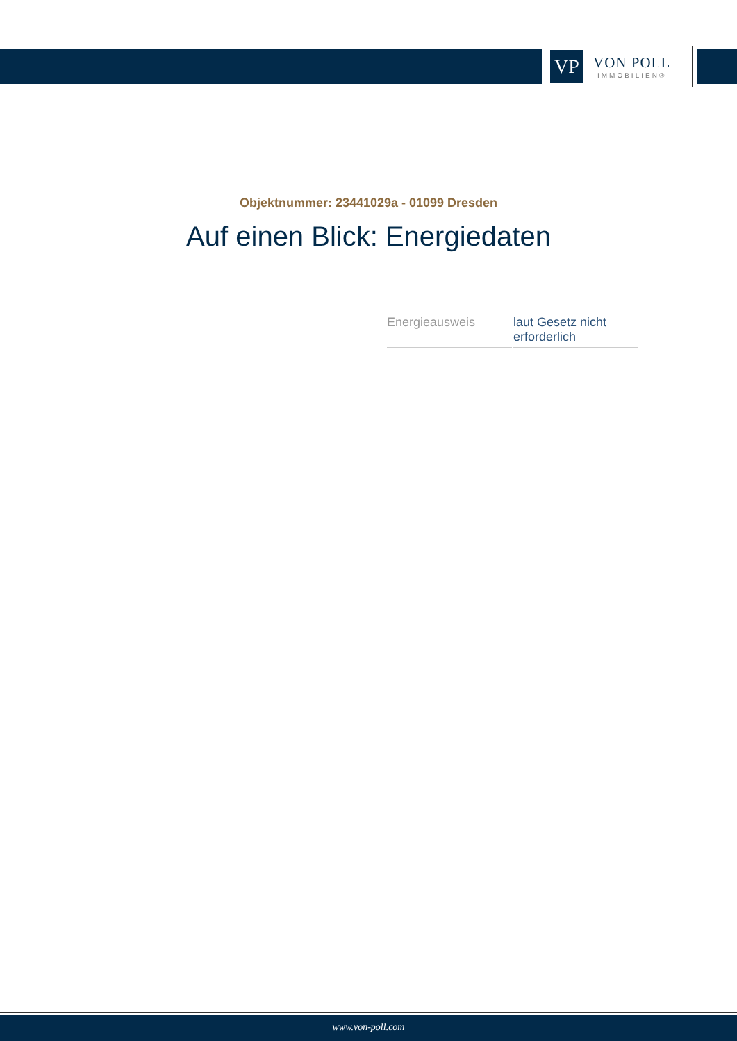VP
VON POLL
IMMOBILIEN®
Objektnummer: 23441029a - 01099 Dresden
Auf einen Blick: Energiedaten
| Energieausweis | laut Gesetz nicht erforderlich |
www.von-poll.com